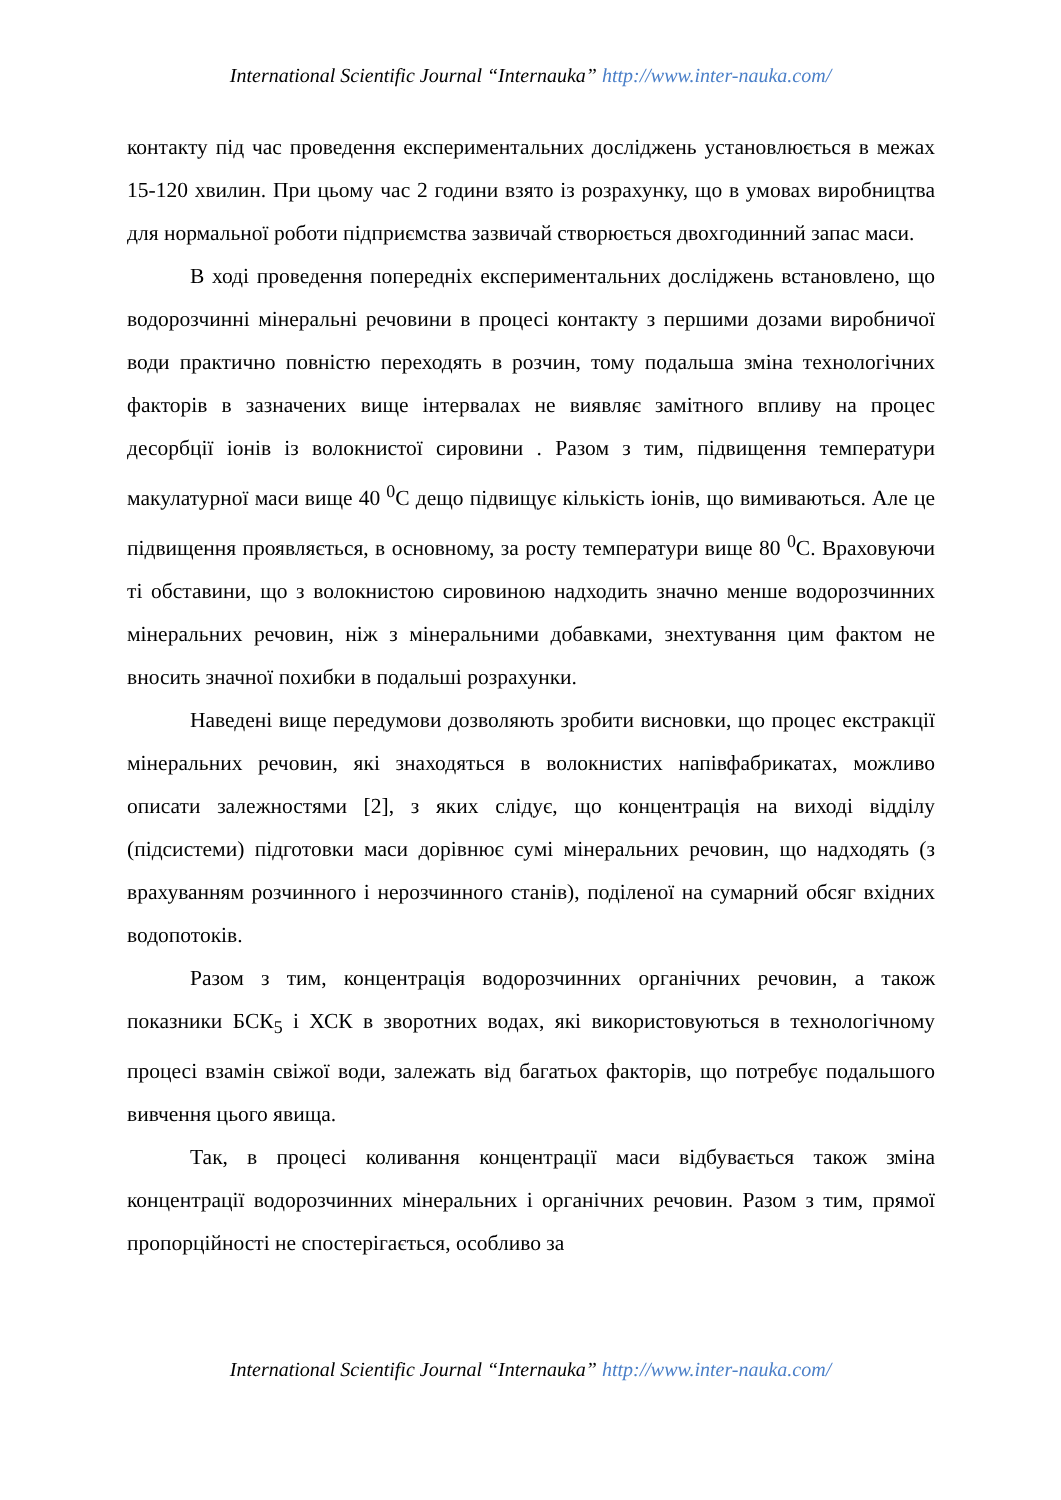International Scientific Journal “Internauka” http://www.inter-nauka.com/
контакту під час проведення експериментальних досліджень установлюється в межах 15-120 хвилин. При цьому час 2 години взято із розрахунку, що в умовах виробництва для нормальної роботи підприємства зазвичай створюється двохгодинний запас маси.
В ході проведення попередніх експериментальних досліджень встановлено, що водорозчинні мінеральні речовини в процесі контакту з першими дозами виробничої води практично повністю переходять в розчин, тому подальша зміна технологічних факторів в зазначених вище інтервалах не виявляє замітного впливу на процес десорбції іонів із волокнистої сировини . Разом з тим, підвищення температури макулатурної маси вище 40 <sup>0</sup>С дещо підвищує кількість іонів, що вимиваються. Але це підвищення проявляється, в основному, за росту температури вище 80 <sup>0</sup>С. Враховуючи ті обставини, що з волокнистою сировиною надходить значно менше водорозчинних мінеральних речовин, ніж з мінеральними добавками, знехтування цим фактом не вносить значної похибки в подальші розрахунки.
Наведені вище передумови дозволяють зробити висновки, що процес екстракції мінеральних речовин, які знаходяться в волокнистих напівфабрикатах, можливо описати залежностями [2], з яких слідує, що концентрація на виході відділу (підсистеми) підготовки маси дорівнює сумі мінеральних речовин, що надходять (з врахуванням розчинного і нерозчинного станів), поділеної на сумарний обсяг вхідних водопотоків.
Разом з тим, концентрація водорозчинних органічних речовин, а також показники БСК<sub>5</sub> і ХСК в зворотних водах, які використовуються в технологічному процесі взамін свіжої води, залежать від багатьох факторів, що потребує подальшого вивчення цього явища.
Так, в процесі коливання концентрації маси відбувається також зміна концентрації водорозчинних мінеральних і органічних речовин. Разом з тим, прямої пропорційності не спостерігається, особливо за
International Scientific Journal “Internauka” http://www.inter-nauka.com/